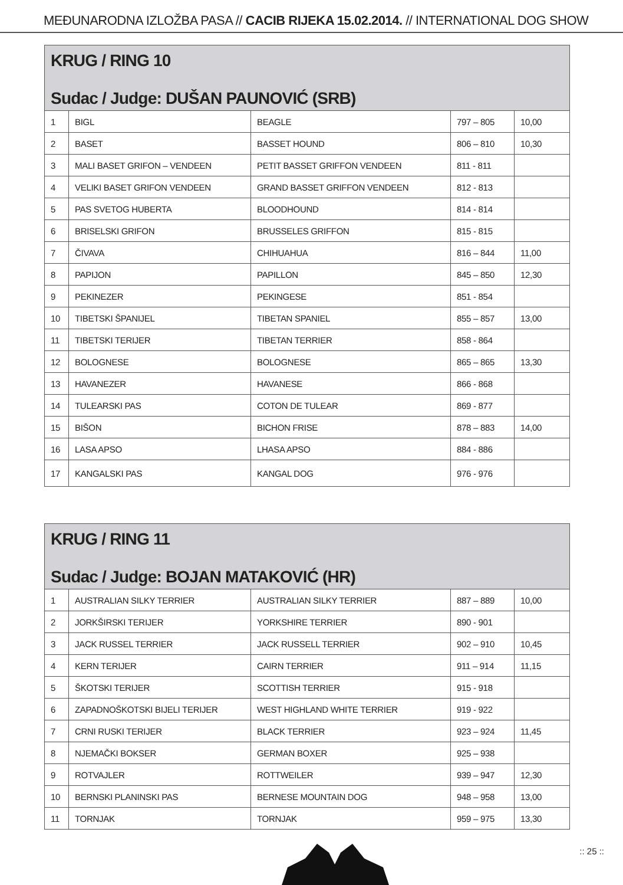MEĐUNARODNA IZLOŽBA PASA // CACIB RIJEKA 15.02.2014. // INTERNATIONAL DOG SHOW
| KRUG / RING 10 Sudac / Judge: DUŠAN PAUNOVIĆ (SRB) | | | | |
| --- | --- | --- | --- | --- |
| 1 | BIGL | BEAGLE | 797 – 805 | 10,00 |
| 2 | BASET | BASSET HOUND | 806 – 810 | 10,30 |
| 3 | MALI BASET GRIFON – VENDEEN | PETIT BASSET GRIFFON VENDEEN | 811 - 811 | |
| 4 | VELIKI BASET GRIFON VENDEEN | GRAND BASSET GRIFFON VENDEEN | 812 - 813 | |
| 5 | PAS SVETOG HUBERTA | BLOODHOUND | 814 - 814 | |
| 6 | BRISELSKI GRIFON | BRUSSELES GRIFFON | 815 - 815 | |
| 7 | ČIVAVA | CHIHUAHUA | 816 – 844 | 11,00 |
| 8 | PAPIJON | PAPILLON | 845 – 850 | 12,30 |
| 9 | PEKINEZER | PEKINGESE | 851 - 854 | |
| 10 | TIBETSKI ŠPANIJEL | TIBETAN SPANIEL | 855 – 857 | 13,00 |
| 11 | TIBETSKI TERIJER | TIBETAN TERRIER | 858 - 864 | |
| 12 | BOLOGNESE | BOLOGNESE | 865 – 865 | 13,30 |
| 13 | HAVANEZER | HAVANESE | 866 - 868 | |
| 14 | TULEARSKI PAS | COTON DE TULEAR | 869 - 877 | |
| 15 | BIŠON | BICHON FRISE | 878 – 883 | 14,00 |
| 16 | LASA APSO | LHASA APSO | 884 - 886 | |
| 17 | KANGALSKI PAS | KANGAL DOG | 976 - 976 | |
| KRUG / RING 11 Sudac / Judge: BOJAN MATAKOVIĆ (HR) | | | | |
| --- | --- | --- | --- | --- |
| 1 | AUSTRALIAN SILKY TERRIER | AUSTRALIAN SILKY TERRIER | 887 – 889 | 10,00 |
| 2 | JORKŠIRSKI TERIJER | YORKSHIRE TERRIER | 890 - 901 | |
| 3 | JACK RUSSEL TERRIER | JACK RUSSELL TERRIER | 902 – 910 | 10,45 |
| 4 | KERN TERIJER | CAIRN TERRIER | 911 – 914 | 11,15 |
| 5 | ŠKOTSKI TERIJER | SCOTTISH TERRIER | 915 - 918 | |
| 6 | ZAPADNOŠKOTSKI BIJELI TERIJER | WEST HIGHLAND WHITE TERRIER | 919 - 922 | |
| 7 | CRNI RUSKI TERIJER | BLACK TERRIER | 923 – 924 | 11,45 |
| 8 | NJEMAČKI BOKSER | GERMAN BOXER | 925 – 938 | |
| 9 | ROTVAJLER | ROTTWEILER | 939 – 947 | 12,30 |
| 10 | BERNSKI PLANINSKI PAS | BERNESE MOUNTAIN DOG | 948 – 958 | 13,00 |
| 11 | TORNJAK | TORNJAK | 959 – 975 | 13,30 |
:: 25 ::